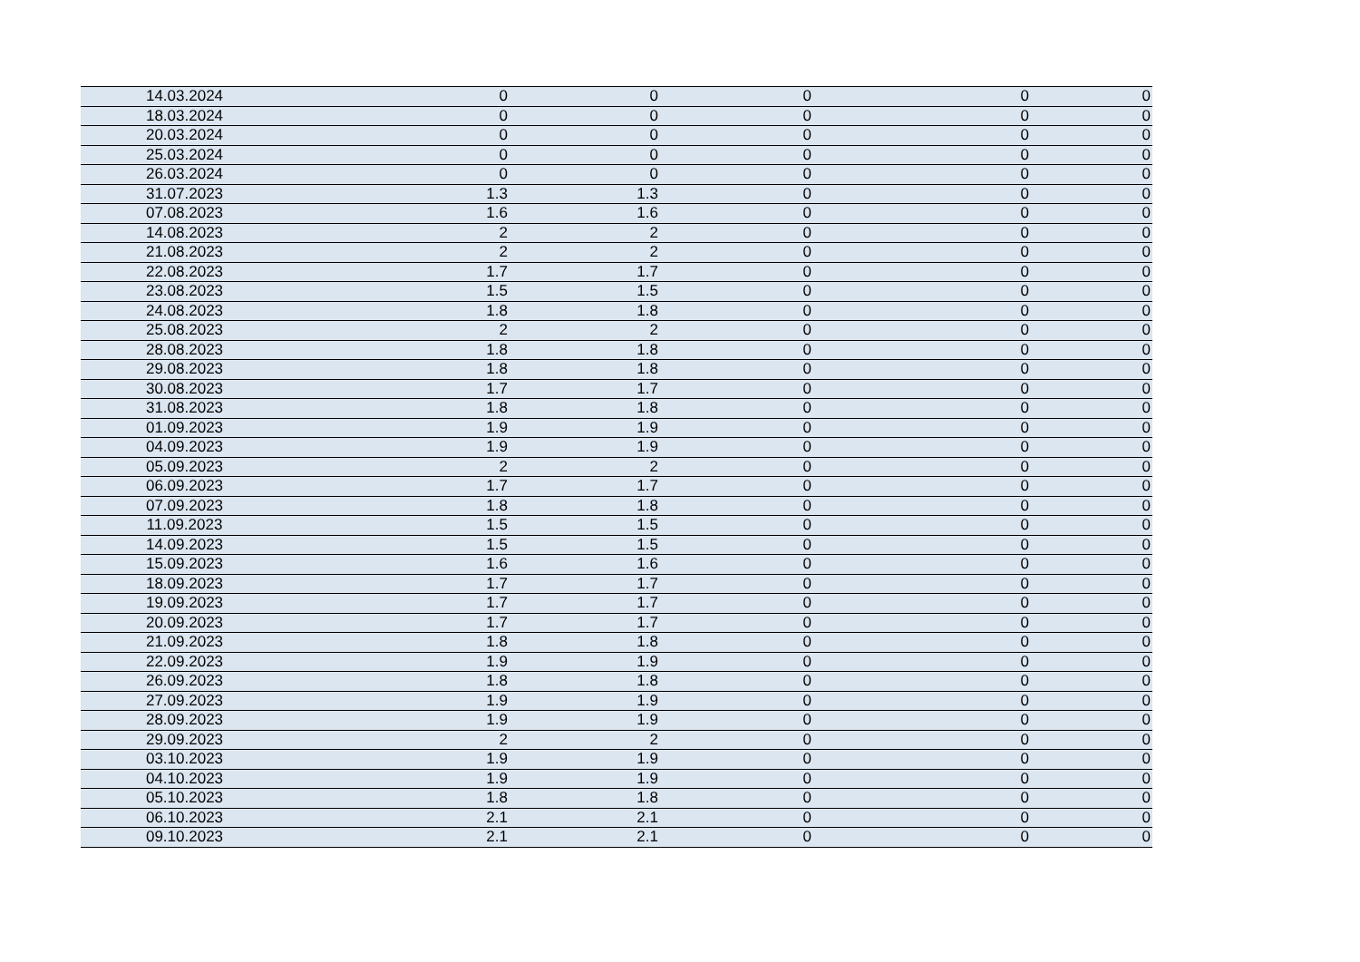| 14.03.2024 | 0 | 0 | 0 | 0 | 0 |
| 18.03.2024 | 0 | 0 | 0 | 0 | 0 |
| 20.03.2024 | 0 | 0 | 0 | 0 | 0 |
| 25.03.2024 | 0 | 0 | 0 | 0 | 0 |
| 26.03.2024 | 0 | 0 | 0 | 0 | 0 |
| 31.07.2023 | 1.3 | 1.3 | 0 | 0 | 0 |
| 07.08.2023 | 1.6 | 1.6 | 0 | 0 | 0 |
| 14.08.2023 | 2 | 2 | 0 | 0 | 0 |
| 21.08.2023 | 2 | 2 | 0 | 0 | 0 |
| 22.08.2023 | 1.7 | 1.7 | 0 | 0 | 0 |
| 23.08.2023 | 1.5 | 1.5 | 0 | 0 | 0 |
| 24.08.2023 | 1.8 | 1.8 | 0 | 0 | 0 |
| 25.08.2023 | 2 | 2 | 0 | 0 | 0 |
| 28.08.2023 | 1.8 | 1.8 | 0 | 0 | 0 |
| 29.08.2023 | 1.8 | 1.8 | 0 | 0 | 0 |
| 30.08.2023 | 1.7 | 1.7 | 0 | 0 | 0 |
| 31.08.2023 | 1.8 | 1.8 | 0 | 0 | 0 |
| 01.09.2023 | 1.9 | 1.9 | 0 | 0 | 0 |
| 04.09.2023 | 1.9 | 1.9 | 0 | 0 | 0 |
| 05.09.2023 | 2 | 2 | 0 | 0 | 0 |
| 06.09.2023 | 1.7 | 1.7 | 0 | 0 | 0 |
| 07.09.2023 | 1.8 | 1.8 | 0 | 0 | 0 |
| 11.09.2023 | 1.5 | 1.5 | 0 | 0 | 0 |
| 14.09.2023 | 1.5 | 1.5 | 0 | 0 | 0 |
| 15.09.2023 | 1.6 | 1.6 | 0 | 0 | 0 |
| 18.09.2023 | 1.7 | 1.7 | 0 | 0 | 0 |
| 19.09.2023 | 1.7 | 1.7 | 0 | 0 | 0 |
| 20.09.2023 | 1.7 | 1.7 | 0 | 0 | 0 |
| 21.09.2023 | 1.8 | 1.8 | 0 | 0 | 0 |
| 22.09.2023 | 1.9 | 1.9 | 0 | 0 | 0 |
| 26.09.2023 | 1.8 | 1.8 | 0 | 0 | 0 |
| 27.09.2023 | 1.9 | 1.9 | 0 | 0 | 0 |
| 28.09.2023 | 1.9 | 1.9 | 0 | 0 | 0 |
| 29.09.2023 | 2 | 2 | 0 | 0 | 0 |
| 03.10.2023 | 1.9 | 1.9 | 0 | 0 | 0 |
| 04.10.2023 | 1.9 | 1.9 | 0 | 0 | 0 |
| 05.10.2023 | 1.8 | 1.8 | 0 | 0 | 0 |
| 06.10.2023 | 2.1 | 2.1 | 0 | 0 | 0 |
| 09.10.2023 | 2.1 | 2.1 | 0 | 0 | 0 |